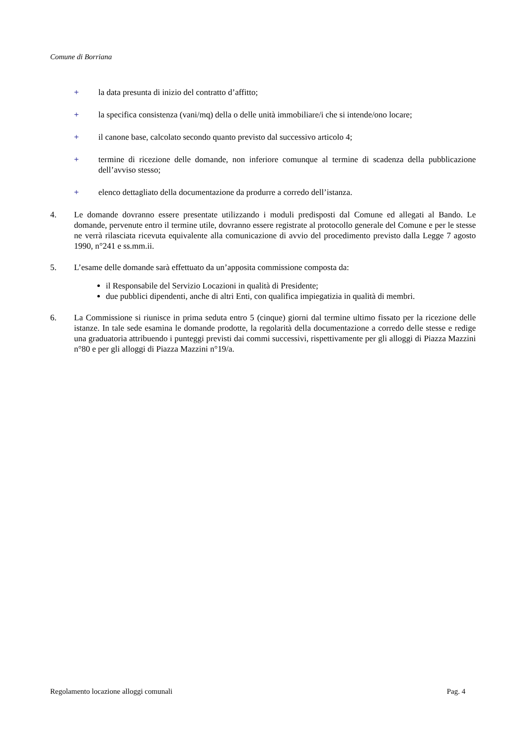Comune di Borriana
+ la data presunta di inizio del contratto d’affitto;
+ la specifica consistenza (vani/mq) della o delle unità immobiliare/i che si intende/ono locare;
+ il canone base, calcolato secondo quanto previsto dal successivo articolo 4;
+ termine di ricezione delle domande, non inferiore comunque al termine di scadenza della pubblicazione dell’avviso stesso;
+ elenco dettagliato della documentazione da produrre a corredo dell’istanza.
4. Le domande dovranno essere presentate utilizzando i moduli predisposti dal Comune ed allegati al Bando. Le domande, pervenute entro il termine utile, dovranno essere registrate al protocollo generale del Comune e per le stesse ne verrà rilasciata ricevuta equivalente alla comunicazione di avvio del procedimento previsto dalla Legge 7 agosto 1990, n°241 e ss.mm.ii.
5. L’esame delle domande sarà effettuato da un’apposita commissione composta da:
il Responsabile del Servizio Locazioni in qualità di Presidente;
due pubblici dipendenti, anche di altri Enti, con qualifica impiegatizia in qualità di membri.
6. La Commissione si riunisce in prima seduta entro 5 (cinque) giorni dal termine ultimo fissato per la ricezione delle istanze. In tale sede esamina le domande prodotte, la regolarità della documentazione a corredo delle stesse e redige una graduatoria attribuendo i punteggi previsti dai commi successivi, rispettivamente per gli alloggi di Piazza Mazzini n°80 e per gli alloggi di Piazza Mazzini n°19/a.
Regolamento locazione alloggi comunali Pag. 4